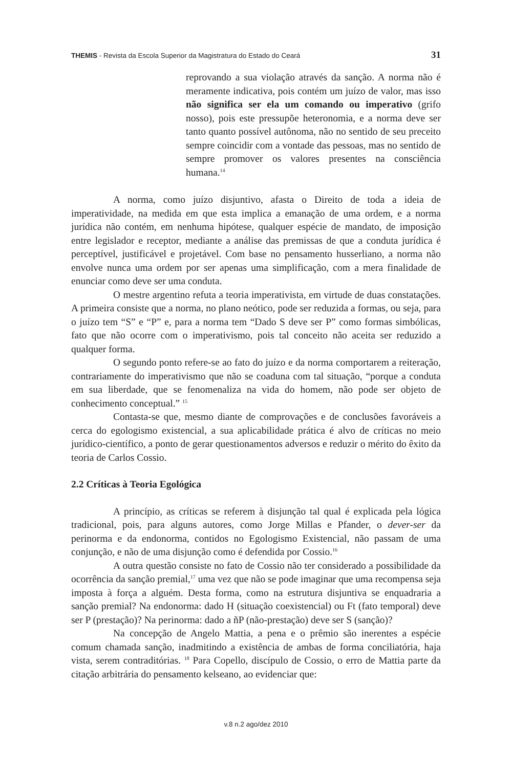THEMIS - Revista da Escola Superior da Magistratura do Estado do Ceará 31
reprovando a sua violação através da sanção. A norma não é meramente indicativa, pois contém um juízo de valor, mas isso não significa ser ela um comando ou imperativo (grifo nosso), pois este pressupõe heteronomia, e a norma deve ser tanto quanto possível autônoma, não no sentido de seu preceito sempre coincidir com a vontade das pessoas, mas no sentido de sempre promover os valores presentes na consciência humana.<sup>14</sup>
A norma, como juízo disjuntivo, afasta o Direito de toda a ideia de imperatividade, na medida em que esta implica a emanação de uma ordem, e a norma jurídica não contém, em nenhuma hipótese, qualquer espécie de mandato, de imposição entre legislador e receptor, mediante a análise das premissas de que a conduta jurídica é perceptível, justificável e projetável. Com base no pensamento husserliano, a norma não envolve nunca uma ordem por ser apenas uma simplificação, com a mera finalidade de enunciar como deve ser uma conduta.
O mestre argentino refuta a teoria imperativista, em virtude de duas constatações. A primeira consiste que a norma, no plano neótico, pode ser reduzida a formas, ou seja, para o juízo tem “S” e “P” e, para a norma tem “Dado S deve ser P” como formas simbólicas, fato que não ocorre com o imperativismo, pois tal conceito não aceita ser reduzido a qualquer forma.
O segundo ponto refere-se ao fato do juízo e da norma comportarem a reiteração, contrariamente do imperativismo que não se coaduna com tal situação, “porque a conduta em sua liberdade, que se fenomenaliza na vida do homem, não pode ser objeto de conhecimento conceptual.” <sup>15</sup>
Contasta-se que, mesmo diante de comprovações e de conclusões favoráveis a cerca do egologismo existencial, a sua aplicabilidade prática é alvo de críticas no meio jurídico-científico, a ponto de gerar questionamentos adversos e reduzir o mérito do êxito da teoria de Carlos Cossio.
2.2 Críticas à Teoria Egológica
A princípio, as críticas se referem à disjunção tal qual é explicada pela lógica tradicional, pois, para alguns autores, como Jorge Millas e Pfander, o dever-ser da perinorma e da endonorma, contidos no Egologismo Existencial, não passam de uma conjunção, e não de uma disjunção como é defendida por Cossio.<sup>16</sup>
A outra questão consiste no fato de Cossio não ter considerado a possibilidade da ocorrência da sanção premial,<sup>17</sup> uma vez que não se pode imaginar que uma recompensa seja imposta à força a alguém. Desta forma, como na estrutura disjuntiva se enquadraria a sanção premial? Na endonorma: dado H (situação coexistencial) ou Ft (fato temporal) deve ser P (prestação)? Na perinorma: dado a ñP (não-prestação) deve ser S (sanção)?
Na concepção de Angelo Mattia, a pena e o prêmio são inerentes a espécie comum chamada sanção, inadmitindo a existência de ambas de forma conciliatória, haja vista, serem contraditórias. <sup>18</sup> Para Copello, discípulo de Cossio, o erro de Mattia parte da citação arbitrária do pensamento kelseano, ao evidenciar que:
v.8 n.2 ago/dez 2010